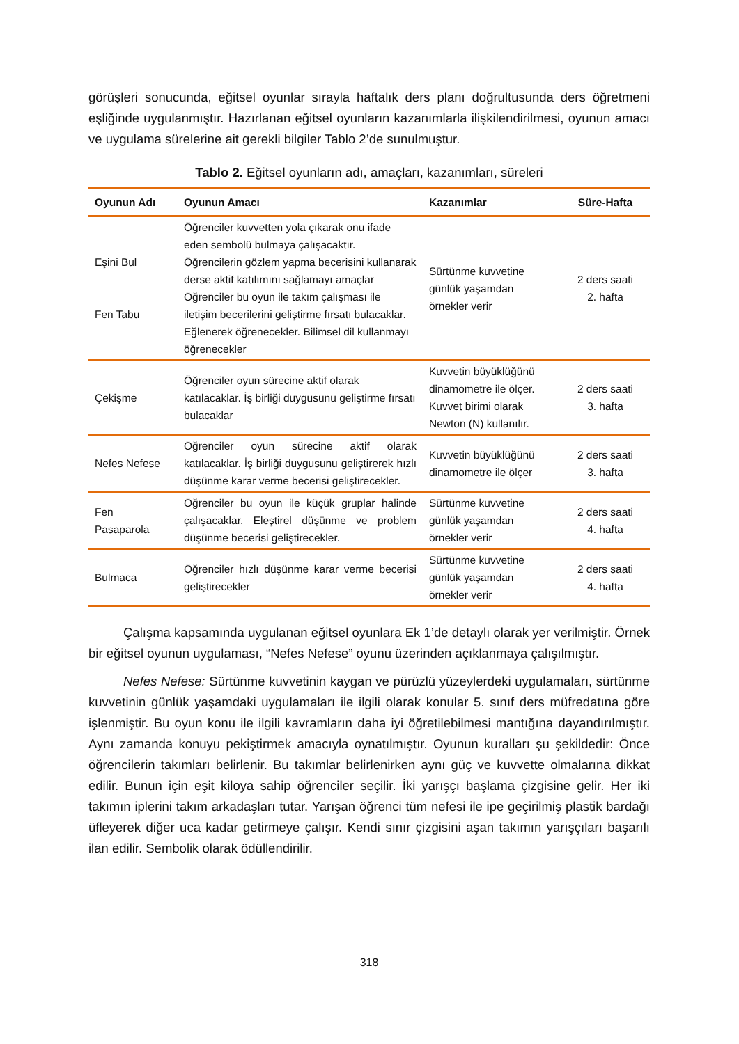görüşleri sonucunda, eğitsel oyunlar sırayla haftalık ders planı doğrultusunda ders öğretmeni eşliğinde uygulanmıştır. Hazırlanan eğitsel oyunların kazanımlarla ilişkilendirilmesi, oyunun amacı ve uygulama sürelerine ait gerekli bilgiler Tablo 2’de sunulmuştur.
Tablo 2. Eğitsel oyunların adı, amaçları, kazanımları, süreleri
| Oyunun Adı | Oyunun Amacı | Kazanımlar | Süre-Hafta |
| --- | --- | --- | --- |
| Eşini Bul Fen Tabu | Öğrenciler kuvvetten yola çıkarak onu ifade eden sembolü bulmaya çalışacaktır. Öğrencilerin gözlem yapma becerisini kullanarak derse aktif katılımını sağlamayı amaçlar Öğrenciler bu oyun ile takım çalışması ile iletişim becerilerini geliştirme fırsatı bulacaklar. Eğlenerek öğrenecekler. Bilimsel dil kullanmayı öğrenecekler | Sürtünme kuvvetine günlük yaşamdan örnekler verir | 2 ders saati 2. hafta |
| Çekişme | Öğrenciler oyun sürecine aktif olarak katılacaklar. İş birliği duygusunu geliştirme fırsatı bulacaklar | Kuvvetin büyüklüğünü dinamometre ile ölçer. Kuvvet birimi olarak Newton (N) kullanılır. | 2 ders saati 3. hafta |
| Nefes Nefese | Öğrenciler oyun sürecine aktif olarak katılacaklar. İş birliği duygusunu geliştirerek hızlı düşünme karar verme becerisi geliştirecekler. | Kuvvetin büyüklüğünü dinamometre ile ölçer | 2 ders saati 3. hafta |
| Fen Pasaparola | Öğrenciler bu oyun ile küçük gruplar halinde çalışacaklar. Eleştirel düşünme ve problem düşünme becerisi geliştirecekler. | Sürtünme kuvvetine günlük yaşamdan örnekler verir | 2 ders saati 4. hafta |
| Bulmaca | Öğrenciler hızlı düşünme karar verme becerisi geliştirecekler | Sürtünme kuvvetine günlük yaşamdan örnekler verir | 2 ders saati 4. hafta |
Çalışma kapsamında uygulanan eğitsel oyunlara Ek 1’de detaylı olarak yer verilmiştir. Örnek bir eğitsel oyunun uygulaması, “Nefes Nefese” oyunu üzerinden açıklanmaya çalışılmıştır.
Nefes Nefese: Sürtünme kuvvetinin kaygan ve pürüzlü yüzeylerdeki uygulamaları, sürtünme kuvvetinin günlük yaşamdaki uygulamaları ile ilgili olarak konular 5. sınıf ders müfredatına göre işlenmiştir. Bu oyun konu ile ilgili kavramların daha iyi öğretilebilmesi mantığına dayandırılmıştır. Aynı zamanda konuyu pekiştirmek amacıyla oynatılmıştır. Oyunun kuralları şu şekildedir: Önce öğrencilerin takımları belirlenir. Bu takımlar belirlenirken aynı güç ve kuvvette olmalarına dikkat edilir. Bunun için eşit kiloya sahip öğrenciler seçilir. İki yarışçı başlama çizgisine gelir. Her iki takımın iplerini takım arkadaşları tutar. Yarışan öğrenci tüm nefesi ile ipe geçirilmiş plastik bardağı üfleyerek diğer uca kadar getirmeye çalışır. Kendi sınır çizgisini aşan takımın yarışçıları başarılı ilan edilir. Sembolik olarak ödüllendirilir.
318